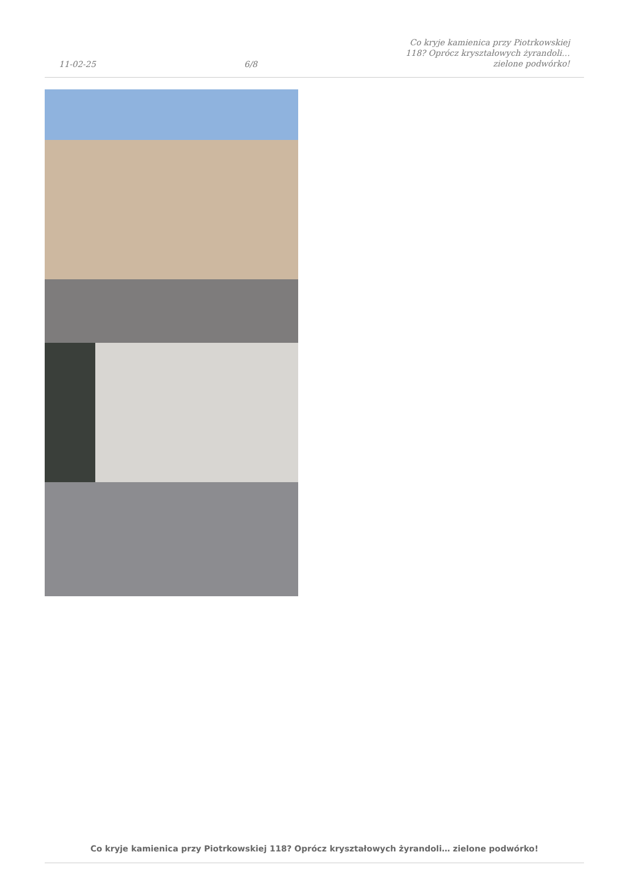11-02-25 6/8 Co kryje kamienica przy Piotrkowskiej
118? Oprócz kryształowych żyrandoli…
zielone podwórko!
Co kryje kamienica przy Piotrkowskiej 118? Oprócz kryształowych żyrandoli… zielone podwórko!